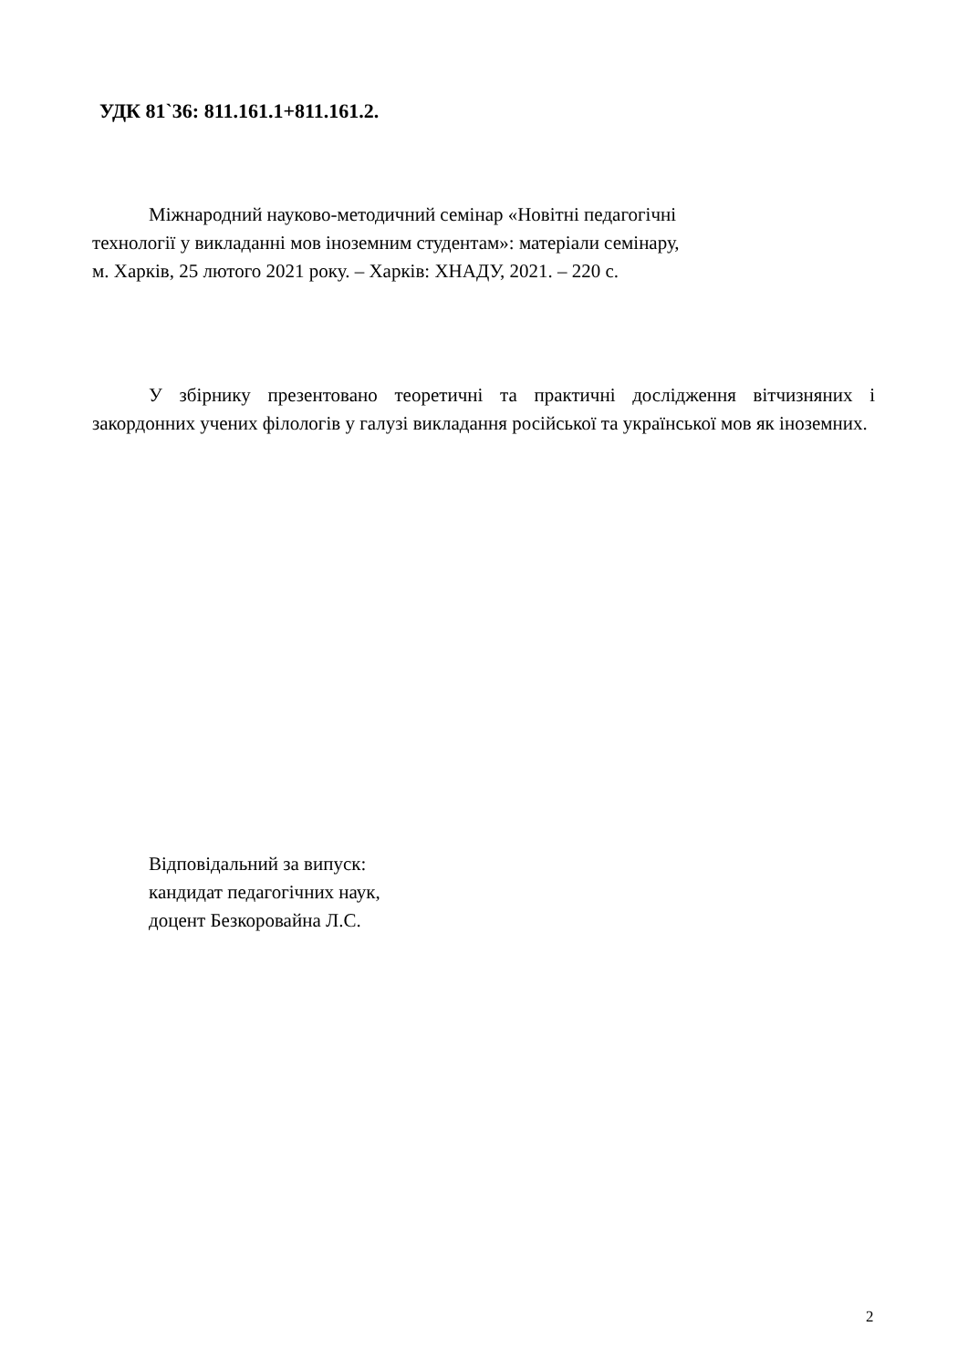УДК 81`36: 811.161.1+811.161.2.
Міжнародний науково-методичний семінар «Новітні педагогічні
технології у викладанні мов іноземним студентам»: матеріали семінару,
м. Харків, 25 лютого 2021 року. – Харків: ХНАДУ, 2021. – 220 с.
У збірнику презентовано теоретичні та практичні дослідження вітчизняних і закордонних учених філологів у галузі викладання російської та української мов як іноземних.
Відповідальний за випуск:
кандидат педагогічних наук,
доцент Безкоровайна Л.С.
2